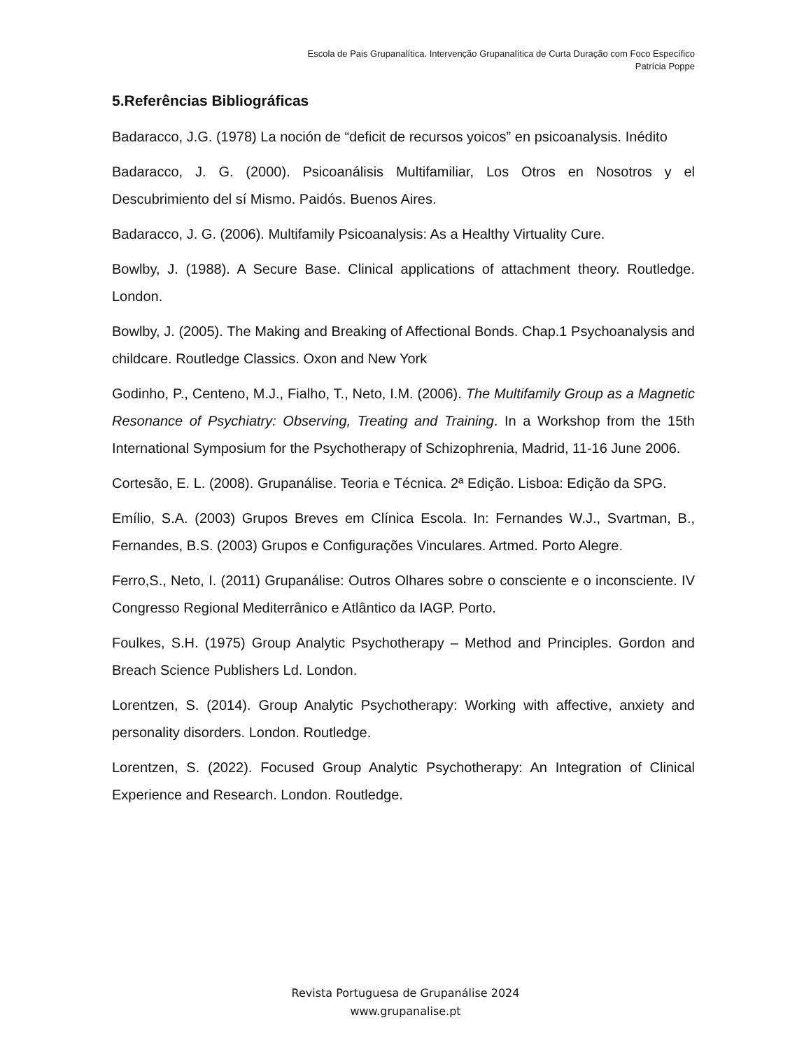Escola de Pais Grupanalítica. Intervenção Grupanalítica de Curta Duração com Foco Específico
Patrícia Poppe
5.Referências Bibliográficas
Badaracco, J.G. (1978) La noción de “deficit de recursos yoicos” en psicoanalysis. Inédito
Badaracco, J. G. (2000). Psicoanálisis Multifamiliar, Los Otros en Nosotros y el Descubrimiento del sí Mismo. Paidós. Buenos Aires.
Badaracco, J. G. (2006). Multifamily Psicoanalysis: As a Healthy Virtuality Cure.
Bowlby, J. (1988). A Secure Base. Clinical applications of attachment theory. Routledge. London.
Bowlby, J. (2005). The Making and Breaking of Affectional Bonds. Chap.1 Psychoanalysis and childcare. Routledge Classics. Oxon and New York
Godinho, P., Centeno, M.J., Fialho, T., Neto, I.M. (2006). The Multifamily Group as a Magnetic Resonance of Psychiatry: Observing, Treating and Training. In a Workshop from the 15th International Symposium for the Psychotherapy of Schizophrenia, Madrid, 11-16 June 2006.
Cortesão, E. L. (2008). Grupanálise. Teoria e Técnica. 2ª Edição. Lisboa: Edição da SPG.
Emílio, S.A. (2003) Grupos Breves em Clínica Escola. In: Fernandes W.J., Svartman, B., Fernandes, B.S. (2003) Grupos e Configurações Vinculares. Artmed. Porto Alegre.
Ferro,S., Neto, I. (2011) Grupanálise: Outros Olhares sobre o consciente e o inconsciente. IV Congresso Regional Mediterrânico e Atlântico da IAGP. Porto.
Foulkes, S.H. (1975) Group Analytic Psychotherapy – Method and Principles. Gordon and Breach Science Publishers Ld. London.
Lorentzen, S. (2014). Group Analytic Psychotherapy: Working with affective, anxiety and personality disorders. London. Routledge.
Lorentzen, S. (2022). Focused Group Analytic Psychotherapy: An Integration of Clinical Experience and Research. London. Routledge.
Revista Portuguesa de Grupanálise 2024
www.grupanalise.pt